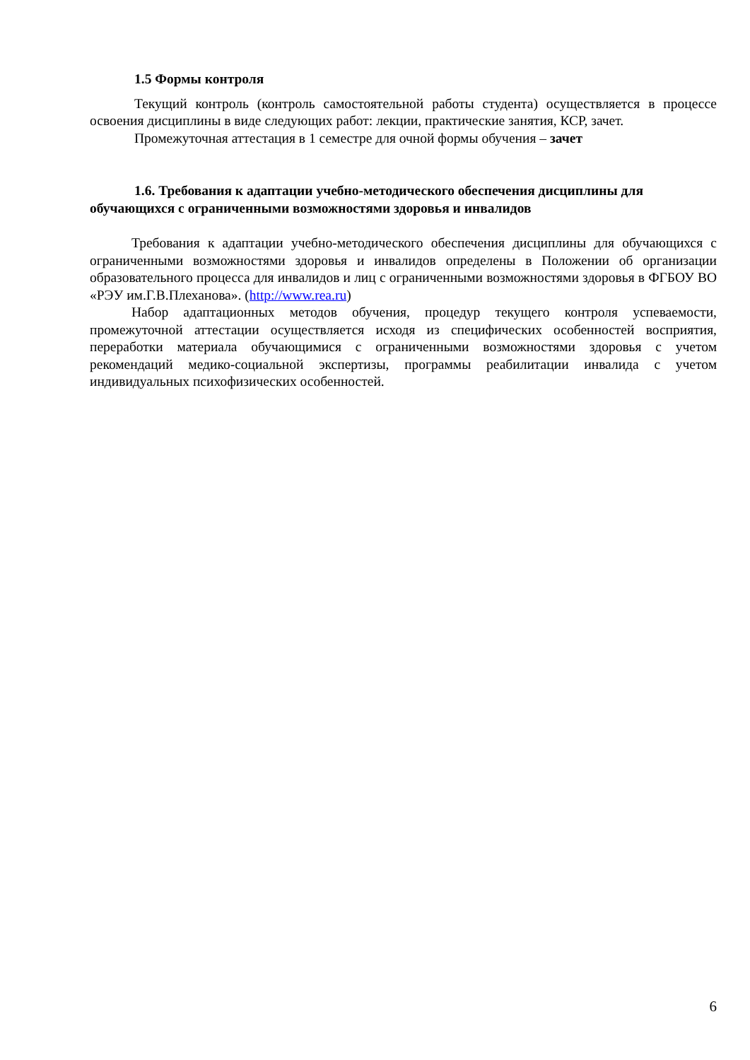1.5 Формы контроля
Текущий контроль (контроль самостоятельной работы студента) осуществляется в процессе освоения дисциплины в виде следующих работ: лекции, практические занятия, КСР, зачет.
Промежуточная аттестация в 1 семестре для очной формы обучения – зачет
1.6. Требования к адаптации учебно-методического обеспечения дисциплины для обучающихся с ограниченными возможностями здоровья и инвалидов
Требования к адаптации учебно-методического обеспечения дисциплины для обучающихся с ограниченными возможностями здоровья и инвалидов определены в Положении об организации образовательного процесса для инвалидов и лиц с ограниченными возможностями здоровья в ФГБОУ ВО «РЭУ им.Г.В.Плеханова». (http://www.rea.ru)
Набор адаптационных методов обучения, процедур текущего контроля успеваемости, промежуточной аттестации осуществляется исходя из специфических особенностей восприятия, переработки материала обучающимися с ограниченными возможностями здоровья с учетом рекомендаций медико-социальной экспертизы, программы реабилитации инвалида с учетом индивидуальных психофизических особенностей.
6